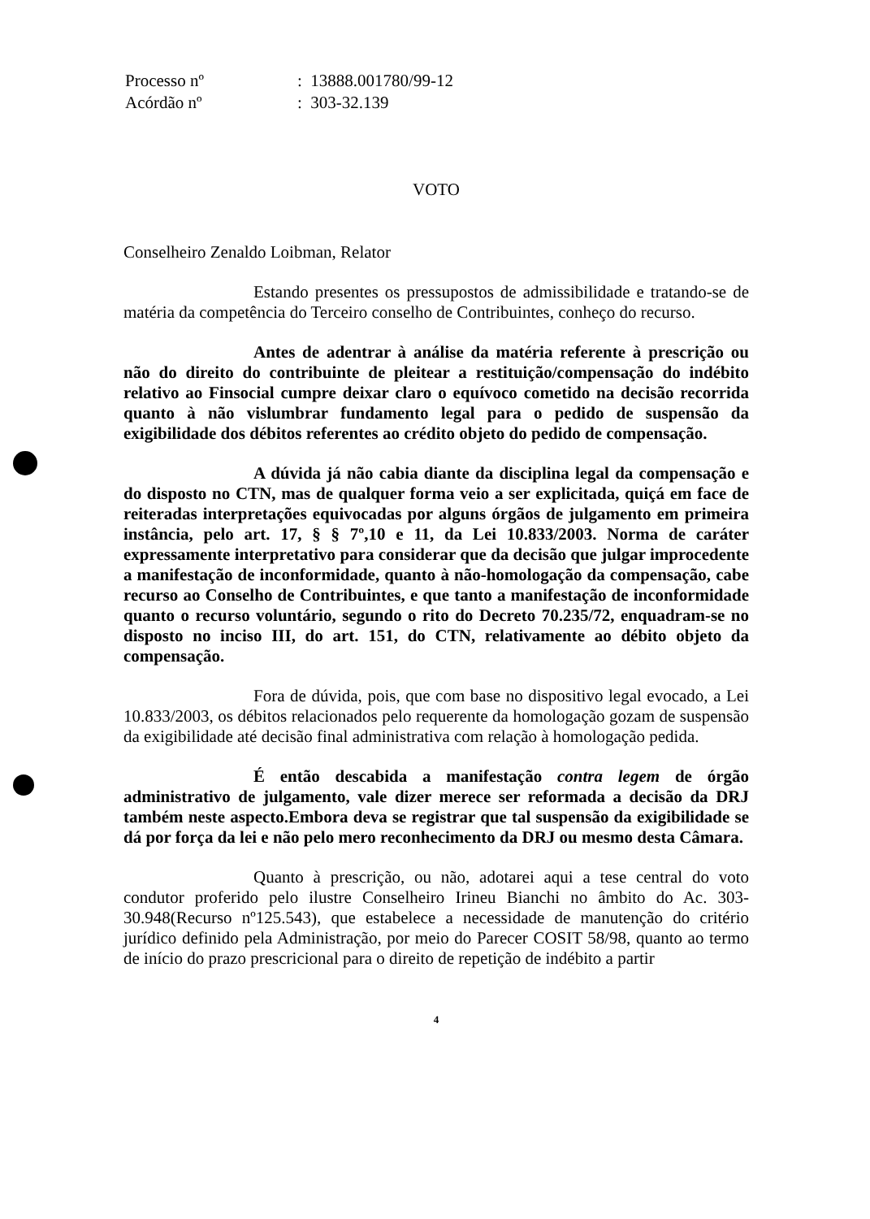| Processo nº | : 13888.001780/99-12 |
| Acórdão nº | : 303-32.139 |
VOTO
Conselheiro Zenaldo Loibman, Relator
Estando presentes os pressupostos de admissibilidade e tratando-se de matéria da competência do Terceiro conselho de Contribuintes, conheço do recurso.
Antes de adentrar à análise da matéria referente à prescrição ou não do direito do contribuinte de pleitear a restituição/compensação do indébito relativo ao Finsocial cumpre deixar claro o equívoco cometido na decisão recorrida quanto à não vislumbrar fundamento legal para o pedido de suspensão da exigibilidade dos débitos referentes ao crédito objeto do pedido de compensação.
A dúvida já não cabia diante da disciplina legal da compensação e do disposto no CTN, mas de qualquer forma veio a ser explicitada, quiçá em face de reiteradas interpretações equivocadas por alguns órgãos de julgamento em primeira instância, pelo art. 17, § § 7º,10 e 11, da Lei 10.833/2003. Norma de caráter expressamente interpretativo para considerar que da decisão que julgar improcedente a manifestação de inconformidade, quanto à não-homologação da compensação, cabe recurso ao Conselho de Contribuintes, e que tanto a manifestação de inconformidade quanto o recurso voluntário, segundo o rito do Decreto 70.235/72, enquadram-se no disposto no inciso III, do art. 151, do CTN, relativamente ao débito objeto da compensação.
Fora de dúvida, pois, que com base no dispositivo legal evocado, a Lei 10.833/2003, os débitos relacionados pelo requerente da homologação gozam de suspensão da exigibilidade até decisão final administrativa com relação à homologação pedida.
É então descabida a manifestação contra legem de órgão administrativo de julgamento, vale dizer merece ser reformada a decisão da DRJ também neste aspecto.Embora deva se registrar que tal suspensão da exigibilidade se dá por força da lei e não pelo mero reconhecimento da DRJ ou mesmo desta Câmara.
Quanto à prescrição, ou não, adotarei aqui a tese central do voto condutor proferido pelo ilustre Conselheiro Irineu Bianchi no âmbito do Ac. 303-30.948(Recurso nº125.543), que estabelece a necessidade de manutenção do critério jurídico definido pela Administração, por meio do Parecer COSIT 58/98, quanto ao termo de início do prazo prescricional para o direito de repetição de indébito a partir
4